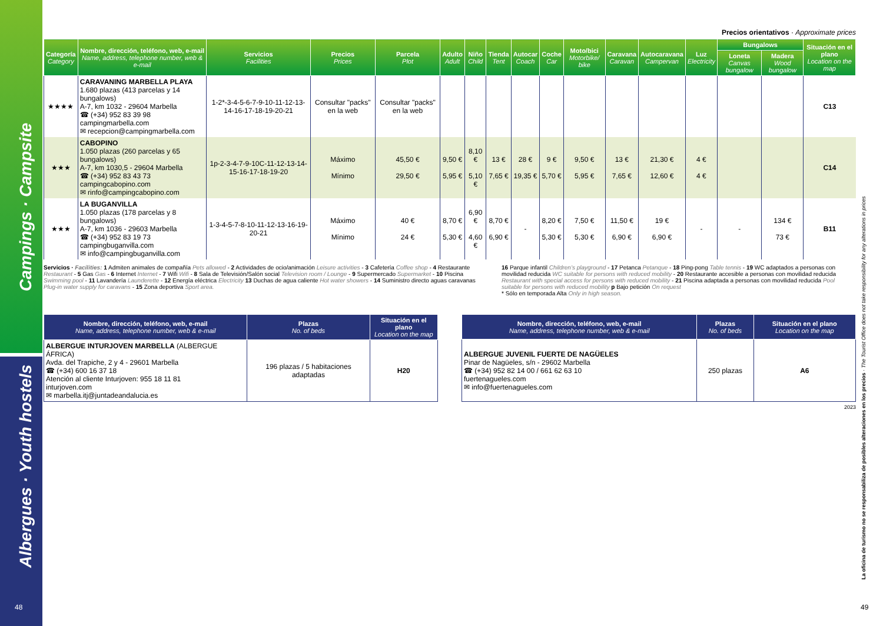Campings · Campsite
Albergues · Youth hostels
48
Precios orientativos · Approximate prices
| Categoría Category | Nombre, dirección, teléfono, web, e-mail Name, address, telephone number, web & e-mail | Servicios Facilities | Precios Prices | Parcela Plot | Adulto Adult | Niño Child | Tienda Tent | Autocar Coach | Coche Car | Moto/bici Motorbike/ bike | Caravana Caravan | Autocaravana Campervan | Luz Electricity | Bungalows | | Situación en el plano Location on the map |
| --- | --- | --- | --- | --- | --- | --- | --- | --- | --- | --- | --- | --- | --- | --- | --- | --- |
| | | | | | | | | | | | | | | Loneta Canvas bungalow | Madera Wood bungalow | |
| ★★★★ | CARAVANING MARBELLA PLAYA 1.680 plazas (413 parcelas y 14 bungalows) A-7, km 1032 - 29604 Marbella ☎ (+34) 952 83 39 98 campingmarbella.com ✉ recepcion@campingmarbella.com | 1-2*-3-4-5-6-7-9-10-11-12-13-14-16-17-18-19-20-21 | Consultar "packs" en la web | Consultar "packs" en la web | | | | | | | | | | | | C13 |
| ★★★ | CABOPINO 1.050 plazas (260 parcelas y 65 bungalows) A-7, km 1030,5 - 29604 Marbella ☎ (+34) 952 83 43 73 campingcabopino.com ✉ rinfo@campingcabopino.com | 1p-2-3-4-7-9-10C-11-12-13-14-15-16-17-18-19-20 | Máximo Mínimo | 45,50 € 29,50 € | 9,50 € 5,95 € | 8,10 € 5,10 € | 13 € 7,65 € | 28 € 19,35 € | 9 € 5,70 € | 9,50 € 5,95 € | 13 € 7,65 € | 21,30 € 12,60 € | 4 € 4 € | | | C14 |
| ★★★ | LA BUGANVILLA 1.050 plazas (178 parcelas y 8 bungalows) A-7, km 1036 - 29603 Marbella ☎ (+34) 952 83 19 73 campingbuganvilla.com ✉ info@campingbuganvilla.com | 1-3-4-5-7-8-10-11-12-13-16-19-20-21 | Máximo Mínimo | 40 € 24 € | 8,70 € 5,30 € | 6,90 € 4,60 € | 8,70 € 6,90 € | - | 8,20 € 5,30 € | 7,50 € 5,30 € | 11,50 € 6,90 € | 19 € 6,90 € | - | - | 134 € 73 € | B11 |
Servicios · Facilities: 1 Admiten animales de compañía Pets allowed - 2 Actividades de ocio/animación Leisure activities - 3 Cafetería Coffee shop - 4 Restaurante Restaurant - 5 Gas Gas - 6 Internet Internet - 7 Wifi Wifi - 8 Sala de Televisión/Salón social Television room / Lounge - 9 Supermercado Supermarket - 10 Piscina Swimming pool - 11 Lavandería Launderette - 12 Energía eléctrica Electricity 13 Duchas de agua caliente Hot water showers - 14 Suministro directo aguas caravanas Plug-in water supply for caravans - 15 Zona deportiva Sport area.
16 Parque infantil Children’s playground - 17 Petanca Petanque - 18 Ping-pong Table tennis - 19 WC adaptados a personas con movilidad reducida WC suitable for persons with reduced mobility - 20 Restaurante accesible a personas con movilidad reducida Restaurant with special access for persons with reduced mobility - 21 Piscina adaptada a personas con movilidad reducida Pool suitable for persons with reduced mobility p Bajo petición On request
* Sólo en temporada Alta Only in high season.
| Nombre, dirección, teléfono, web, e-mail Name, address, telephone number, web & e-mail | Plazas No. of beds | Situación en el plano Location on the map |
| --- | --- | --- |
| ALBERGUE INTURJOVEN MARBELLA (ALBERGUE ÁFRICA) Avda. del Trapiche, 2 y 4 - 29601 Marbella ☎ (+34) 600 16 37 18 Atención al cliente Inturjoven: 955 18 11 81 inturjoven.com ✉ marbella.itj@juntadeandalucia.es | 196 plazas / 5 habitaciones adaptadas | H20 |
| Nombre, dirección, teléfono, web, e-mail Name, address, telephone number, web & e-mail | Plazas No. of beds | Situación en el plano Location on the map |
| --- | --- | --- |
| ALBERGUE JUVENIL FUERTE DE NAGÜELES Pinar de Nagüeles, s/n - 29602 Marbella ☎ (+34) 952 82 14 00 / 661 62 63 10 fuertenagueles.com ✉ info@fuertenagueles.com | 250 plazas | A6 |
2023
La oficina de turismo no se responsabiliza de posibles alteraciones en los precios · The Tourist Office does not take responsibility for any alterations in prices
49